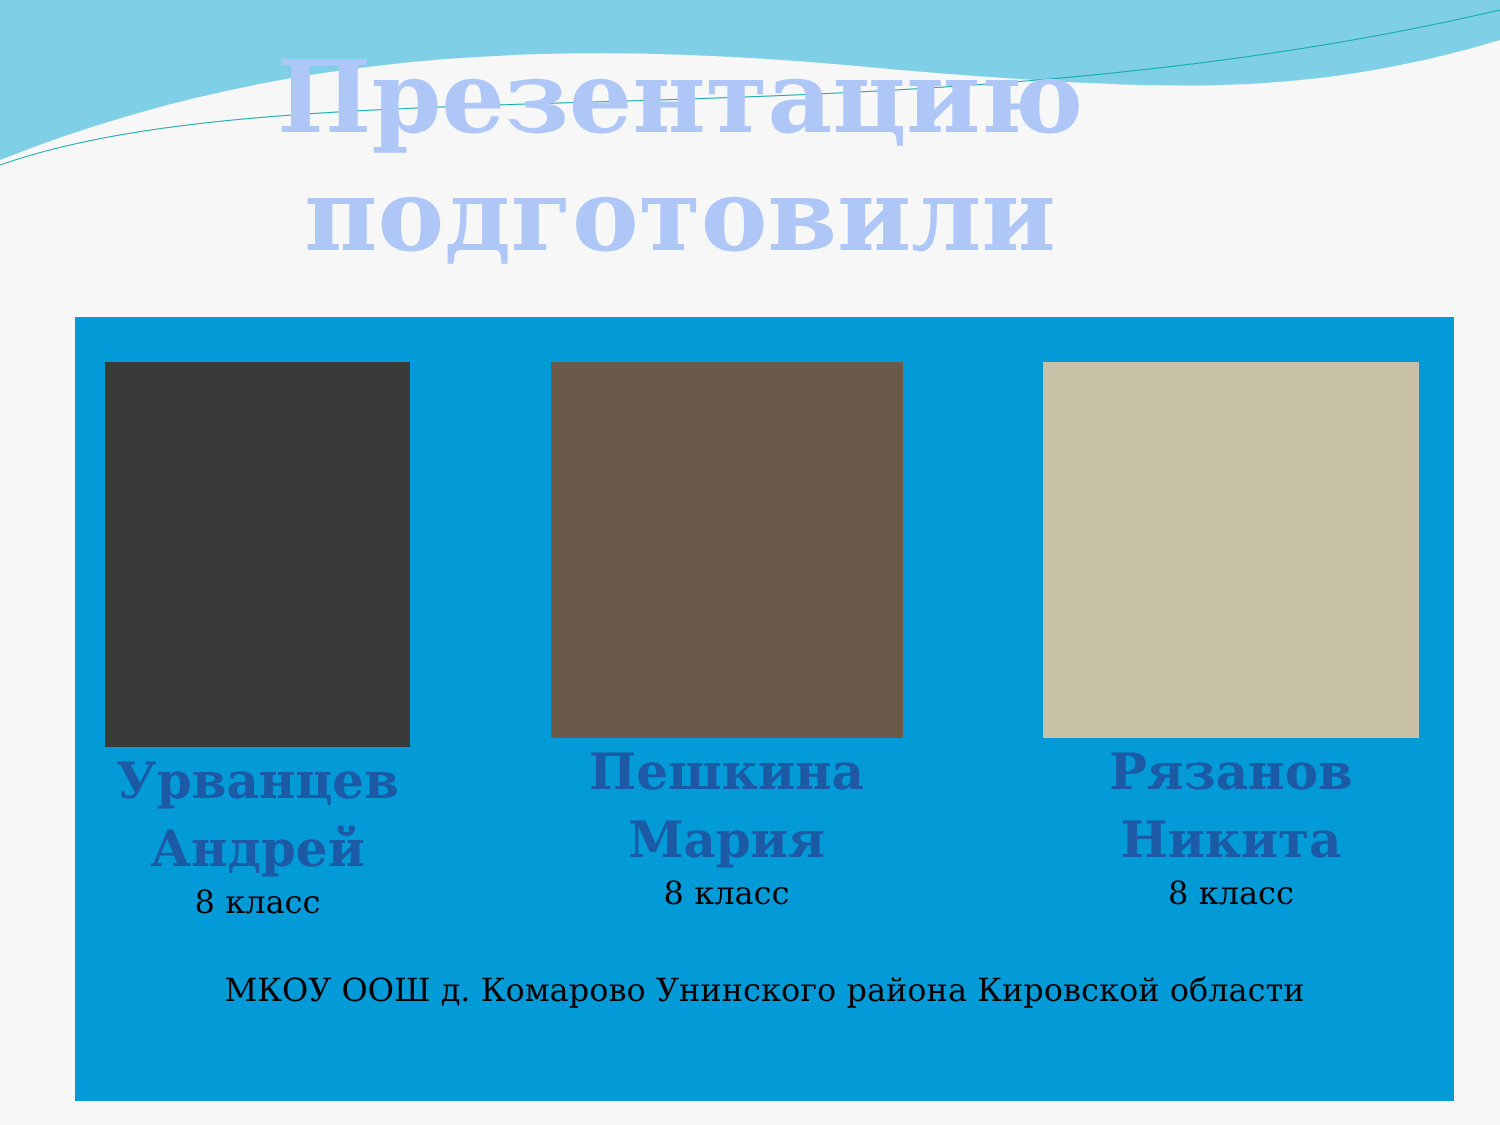Презентацию подготовили
Урванцев
Андрей
8 класс
Пешкина
Мария
8 класс
Рязанов
Никита
8 класс
МКОУ ООШ д. Комарово Унинского района Кировской области